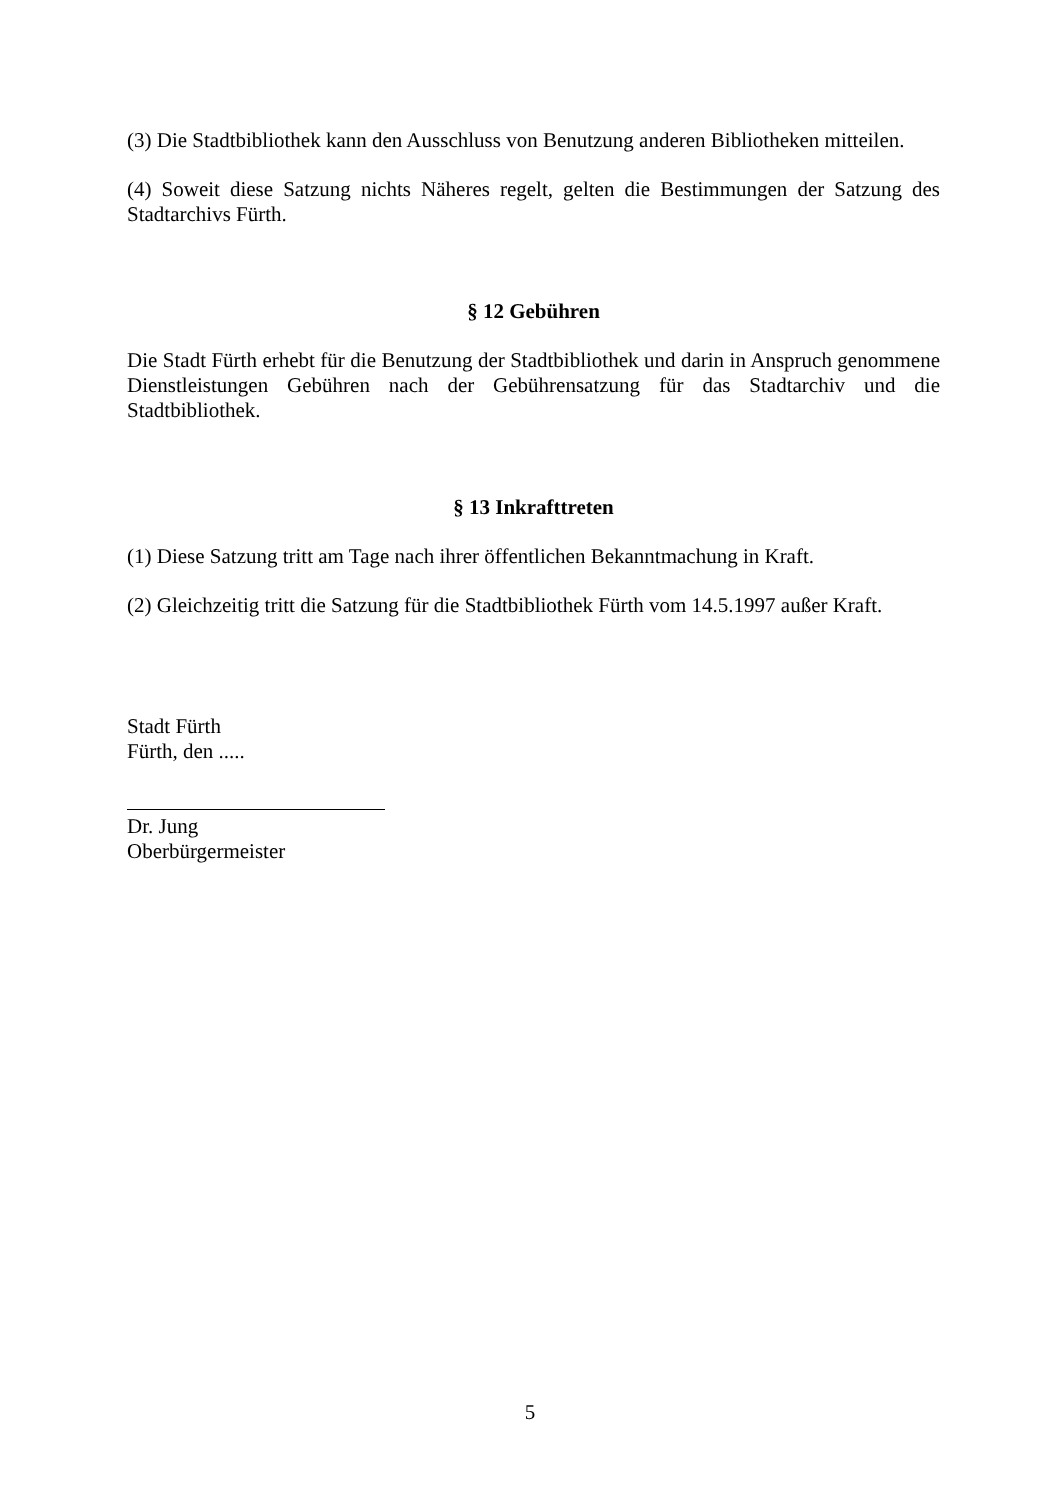(3) Die Stadtbibliothek kann den Ausschluss von Benutzung anderen Bibliotheken mitteilen.
(4) Soweit diese Satzung nichts Näheres regelt, gelten die Bestimmungen der Satzung des Stadtarchivs Fürth.
§ 12 Gebühren
Die Stadt Fürth erhebt für die Benutzung der Stadtbibliothek und darin in Anspruch genommene Dienstleistungen Gebühren nach der Gebührensatzung für das Stadtarchiv und die Stadtbibliothek.
§ 13 Inkrafttreten
(1) Diese Satzung tritt am Tage nach ihrer öffentlichen Bekanntmachung in Kraft.
(2) Gleichzeitig tritt die Satzung für die Stadtbibliothek Fürth vom 14.5.1997 außer Kraft.
Stadt Fürth
Fürth, den .....
Dr. Jung
Oberbürgermeister
5